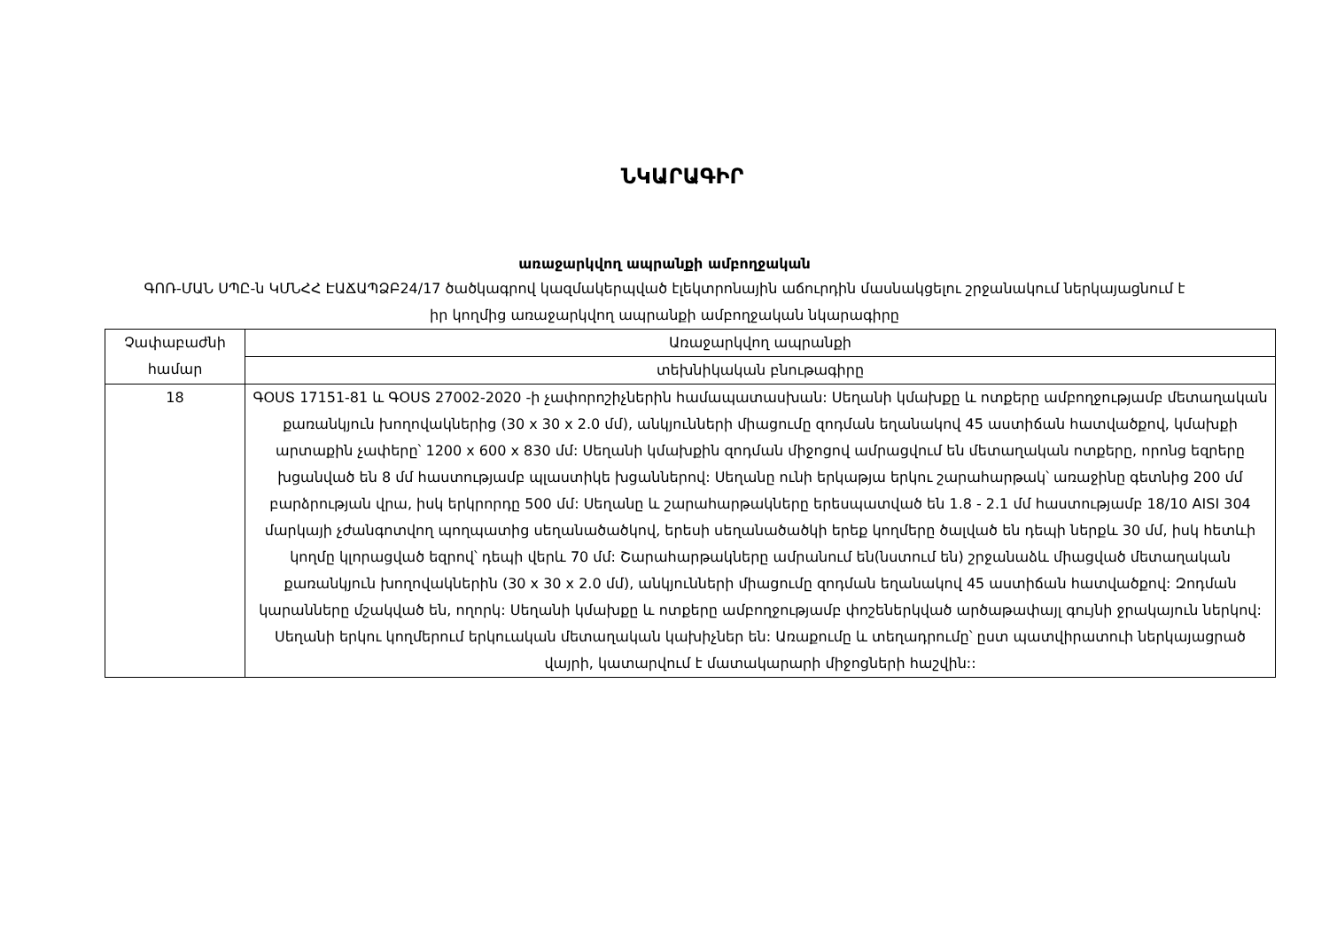ՆԿԱՐԱԳԻՐ
առաջարկվող ապրանքի ամբողջական
ԳՈՌ-ՄԱՆ ՍՊԸ-ն ԿՄՆՀՀ ԷԱՃԱՊՁԲ24/17 ծածկագրով կազմակերպված էլեկտրոնային աճուրդին մասնակցելու շրջանակում ներկայացնում է իր կողմից առաջարկվող ապրանքի ամբողջական նկարագիրը
| Չափաբաժնի համար | Առաջարկվող ապրանքի |
| | տեխնիկական բնութագիրը |
| 18 | ԳՕՍՏ 17151-81 և ԳՕՍՏ 27002-2020 -ի չափորոշիչներին համապատասխան: Սեղանի կմախքը և ոտքերը ամբողջությամբ մետաղական քառանկյուն խողովակներից (30 x 30 x 2.0 մմ), անկյունների միացումը զոդման եղանակով 45 աստիճան հատվածքով, կմախքի արտաքին չափերը՝ 1200 x 600 x 830 մմ: Սեղանի կմախքին զոդման միջոցով ամրացվում են մետաղական ոտքերը, որոնց եզրերը խցանված են 8 մմ հաստությամբ պլաստիկե խցաններով: Սեղանը ունի երկաթյա երկու շարահարթակ՝ առաջինը գետնից 200 մմ բարձրության վրա, իսկ երկրորդը 500 մմ: Սեղանը և շարահարթակները երեսպատված են 1.8 - 2.1 մմ հաստությամբ 18/10 AISI 304 մարկայի չժանգոտվող պողպատից սեղանածածկով, երեսի սեղանածածկի երեք կողմերը ծալված են դեպի ներքև 30 մմ, իսկ հետևի կողմը կլորացված եզրով՝ դեպի վերև 70 մմ: Շարահարթակները ամրանում են(նստում են) շրջանաձև միացված մետաղական քառանկյուն խողովակներին (30 x 30 x 2.0 մմ), անկյունների միացումը զոդման եղանակով 45 աստիճան հատվածքով: Զոդման կարանները մշակված են, ողորկ: Սեղանի կմախքը և ոտքերը ամբողջությամբ փոշեներկված արծաթափայլ գույնի ջրակայուն ներկով: Սեղանի երկու կողմերում երկուական մետաղական կախիչներ են: Առաքումը և տեղադրումը՝ ըստ պատվիրատուի ներկայացրած վայրի, կատարվում է մատակարարի միջոցների հաշվին:: |